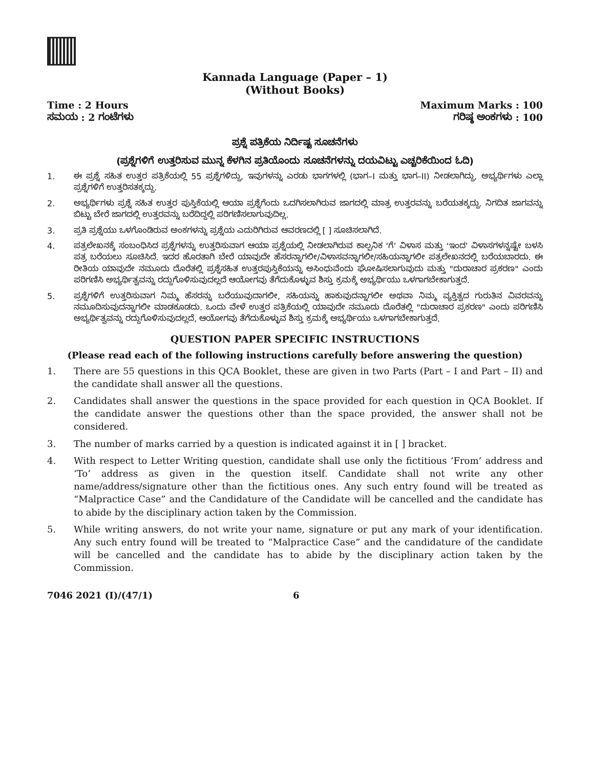Kannada Language (Paper – 1)
(Without Books)
Time : 2 Hours
ಸಮಯ : 2 ಗಂಟೆಗಳು
Maximum Marks : 100
ಗರಿಷ್ಠ ಅಂಕಗಳು : 100
ಪ್ರಶ್ನೆ ಪತ್ರಿಕೆಯ ನಿರ್ದಿಷ್ಟ ಸೂಚನೆಗಳು
(ಪ್ರಶ್ನೆಗಳಿಗೆ ಉತ್ತರಿಸುವ ಮುನ್ನ ಕೆಳಗಿನ ಪ್ರತಿಯೊಂದು ಸೂಚನೆಗಳನ್ನು ದಯವಿಟ್ಟು ಎಚ್ಚರಿಕೆಯಿಂದ ಓದಿ)
1. ಈ ಪ್ರಶ್ನೆ ಸಹಿತ ಉತ್ತರ ಪತ್ರಿಕೆಯಲ್ಲಿ 55 ಪ್ರಶ್ನೆಗಳಿದ್ದು, ಇವುಗಳನ್ನು ಎರಡು ಭಾಗಗಳಲ್ಲಿ (ಭಾಗ–I ಮತ್ತು ಭಾಗ–II) ನೀಡಲಾಗಿದ್ದು, ಅಭ್ಯರ್ಥಿಗಳು ಎಲ್ಲಾ ಪ್ರಶ್ನೆಗಳಿಗೆ ಉತ್ತರಿಸತಕ್ಕದ್ದು.
2. ಅಭ್ಯರ್ಥಿಗಳು ಪ್ರಶ್ನೆ ಸಹಿತ ಉತ್ತರ ಪುಸ್ತಿಕೆಯಲ್ಲಿ ಆಯಾ ಪ್ರಶ್ನೆಗೆಂದು ಒದಗಿಸಲಾಗಿರುವ ಜಾಗದಲ್ಲಿ ಮಾತ್ರ ಉತ್ತರವನ್ನು ಬರೆಯತಕ್ಕದ್ದು. ನಿಗದಿತ ಜಾಗವನ್ನು ಬಿಟ್ಟು ಬೇರೆ ಜಾಗದಲ್ಲಿ ಉತ್ತರವನ್ನು ಬರೆದಿದ್ದಲ್ಲಿ ಪರಿಗಣಿಸಲಾಗುವುದಿಲ್ಲ.
3. ಪ್ರತಿ ಪ್ರಶ್ನೆಯು ಒಳಗೊಂಡಿರುವ ಅಂಕಗಳನ್ನು ಪ್ರಶ್ನೆಯ ಎದುರಿಗಿರುವ ಆವರಣದಲ್ಲಿ [ ] ಸೂಚಿಸಲಾಗಿದೆ.
4. ಪತ್ರಲೇಖನಕ್ಕೆ ಸಂಬಂಧಿಸಿದ ಪ್ರಶ್ನೆಗಳನ್ನು ಉತ್ತರಿಸುವಾಗ ಆಯಾ ಪ್ರಶ್ನೆಯಲ್ಲಿ ನೀಡಲಾಗಿರುವ ಕಾಲ್ಪನಿಕ ‘ಗೆ’ ವಿಳಾಸ ಮತ್ತು ‘ಇಂದ’ ವಿಳಾಸಗಳನ್ನಷ್ಟೇ ಬಳಸಿ ಪತ್ರ ಬರೆಯಲು ಸೂಚಿಸಿದೆ. ಇದರ ಹೊರತಾಗಿ ಬೇರೆ ಯಾವುದೇ ಹೆಸರನ್ನಾಗಲೀ/ವಿಳಾಸವನ್ನಾಗಲೀ/ಸಹಿಯನ್ನಾಗಲೀ ಪತ್ರಲೇಖನದಲ್ಲಿ ಬರೆಯಬಾರದು. ಈ ರೀತಿಯ ಯಾವುದೇ ನಮೂದು ದೊರೆತಲ್ಲಿ ಪ್ರಶ್ನೆಸಹಿತ ಉತ್ತರಪುಸ್ತಿಕೆಯನ್ನು ಅಸಿಂಧುವೆಂದು ಘೋಷಿಸಲಾಗುವುದು ಮತ್ತು "ದುರಾಚಾರ ಪ್ರಕರಣ" ಎಂದು ಪರಿಗಣಿಸಿ ಅಭ್ಯರ್ಥಿತ್ವವನ್ನು ರದ್ದುಗೊಳಿಸುವುದಲ್ಲದೆ ಆಯೋಗವು ತೆಗೆದುಕೊಳ್ಳುವ ಶಿಸ್ತು ಕ್ರಮಕ್ಕೆ ಅಭ್ಯರ್ಥಿಯು ಒಳಗಾಗಬೇಕಾಗುತ್ತದೆ.
5. ಪ್ರಶ್ನೆಗಳಿಗೆ ಉತ್ತರಿಸುವಾಗ ನಿಮ್ಮ ಹೆಸರನ್ನು ಬರೆಯುವುದಾಗಲೀ, ಸಹಿಯನ್ನು ಹಾಕುವುದನ್ನಾಗಲೀ ಅಥವಾ ನಿಮ್ಮ ವ್ಯಕ್ತಿತ್ವದ ಗುರುತಿನ ವಿವರವನ್ನು ನಮೂದಿಸುವುದನ್ನಾಗಲೀ ಮಾಡಕೂಡದು. ಒಂದು ವೇಳೆ ಉತ್ತರ ಪತ್ರಿಕೆಯಲ್ಲಿ ಯಾವುದೇ ನಮೂದು ದೊರೆತಲ್ಲಿ "ದುರಾಚಾರ ಪ್ರಕರಣ" ಎಂದು ಪರಿಗಣಿಸಿ ಅಭ್ಯರ್ಥಿತ್ವವನ್ನು ರದ್ದುಗೊಳಿಸುವುದಲ್ಲದೆ, ಆಯೋಗವು ತೆಗೆದುಕೊಳ್ಳುವ ಶಿಸ್ತು ಕ್ರಮಕ್ಕೆ ಅಭ್ಯರ್ಥಿಯು ಒಳಗಾಗಬೇಕಾಗುತ್ತದೆ.
QUESTION PAPER SPECIFIC INSTRUCTIONS
(Please read each of the following instructions carefully before answering the question)
1. There are 55 questions in this QCA Booklet, these are given in two Parts (Part – I and Part – II) and the candidate shall answer all the questions.
2. Candidates shall answer the questions in the space provided for each question in QCA Booklet. If the candidate answer the questions other than the space provided, the answer shall not be considered.
3. The number of marks carried by a question is indicated against it in [ ] bracket.
4. With respect to Letter Writing question, candidate shall use only the fictitious ‘From’ address and ‘To’ address as given in the question itself. Candidate shall not write any other name/address/signature other than the fictitious ones. Any such entry found will be treated as “Malpractice Case” and the Candidature of the Candidate will be cancelled and the candidate has to abide by the disciplinary action taken by the Commission.
5. While writing answers, do not write your name, signature or put any mark of your identification. Any such entry found will be treated to “Malpractice Case” and the candidature of the candidate will be cancelled and the candidate has to abide by the disciplinary action taken by the Commission.
7046 2021 (I)/(47/1) 6